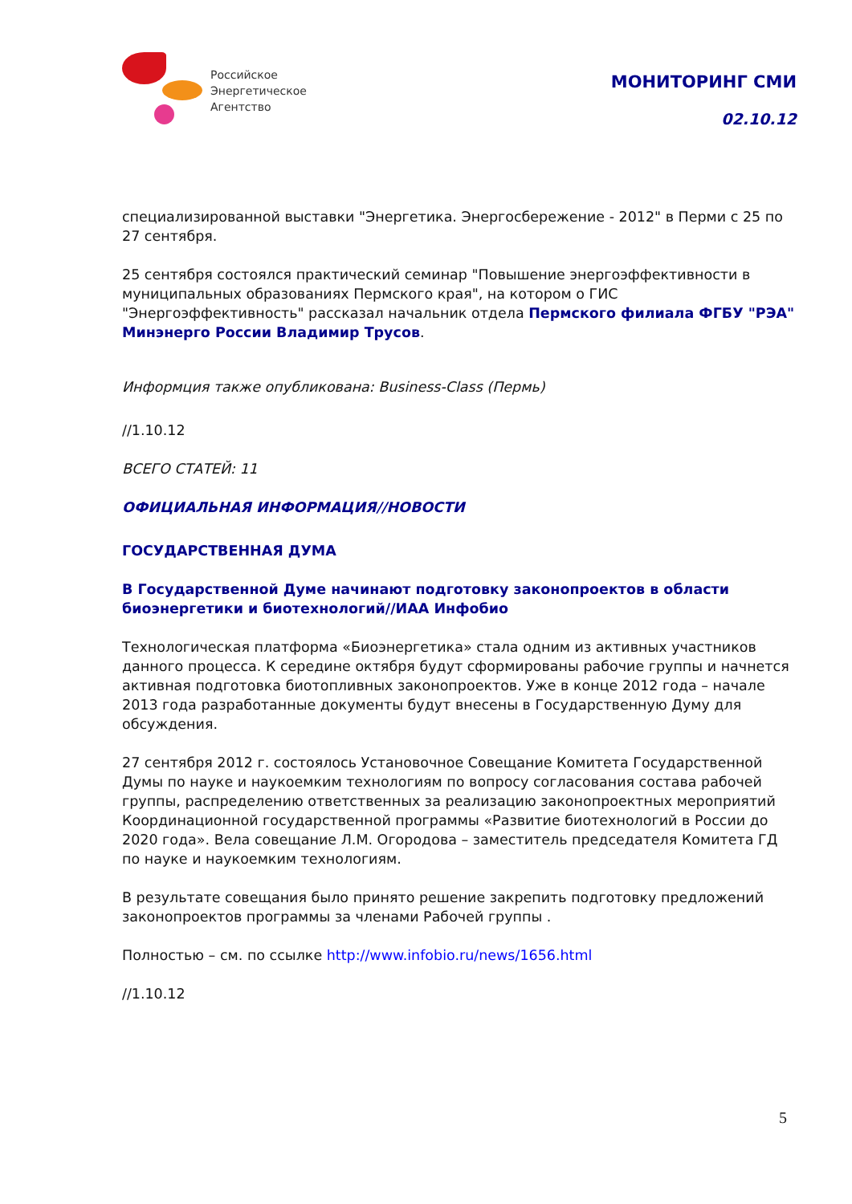Российское
Энергетическое
Агентство
МОНИТОРИНГ СМИ
02.10.12
специализированной выставки "Энергетика. Энергосбережение - 2012" в Перми с 25 по 27 сентября.
25 сентября состоялся практический семинар "Повышение энергоэффективности в муниципальных образованиях Пермского края", на котором о ГИС "Энергоэффективность" рассказал начальник отдела Пермского филиала ФГБУ "РЭА" Минэнерго России Владимир Трусов.
Информция также опубликована: Business-Class (Пермь)
//1.10.12
ВСЕГО СТАТЕЙ: 11
ОФИЦИАЛЬНАЯ ИНФОРМАЦИЯ//НОВОСТИ
ГОСУДАРСТВЕННАЯ ДУМА
В Государственной Думе начинают подготовку законопроектов в области биоэнергетики и биотехнологий//ИАА Инфобио
Технологическая платформа «Биоэнергетика» стала одним из активных участников данного процесса. К середине октября будут сформированы рабочие группы и начнется активная подготовка биотопливных законопроектов. Уже в конце 2012 года – начале 2013 года разработанные документы будут внесены в Государственную Думу для обсуждения.
27 сентября 2012 г. состоялось Установочное Совещание Комитета Государственной Думы по науке и наукоемким технологиям по вопросу согласования состава рабочей группы, распределению ответственных за реализацию законопроектных мероприятий Координационной государственной программы «Развитие биотехнологий в России до 2020 года». Вела совещание Л.М. Огородова – заместитель председателя Комитета ГД по науке и наукоемким технологиям.
В результате совещания было принято решение закрепить подготовку предложений законопроектов программы за членами Рабочей группы .
Полностью – см. по ссылке http://www.infobio.ru/news/1656.html
//1.10.12
5